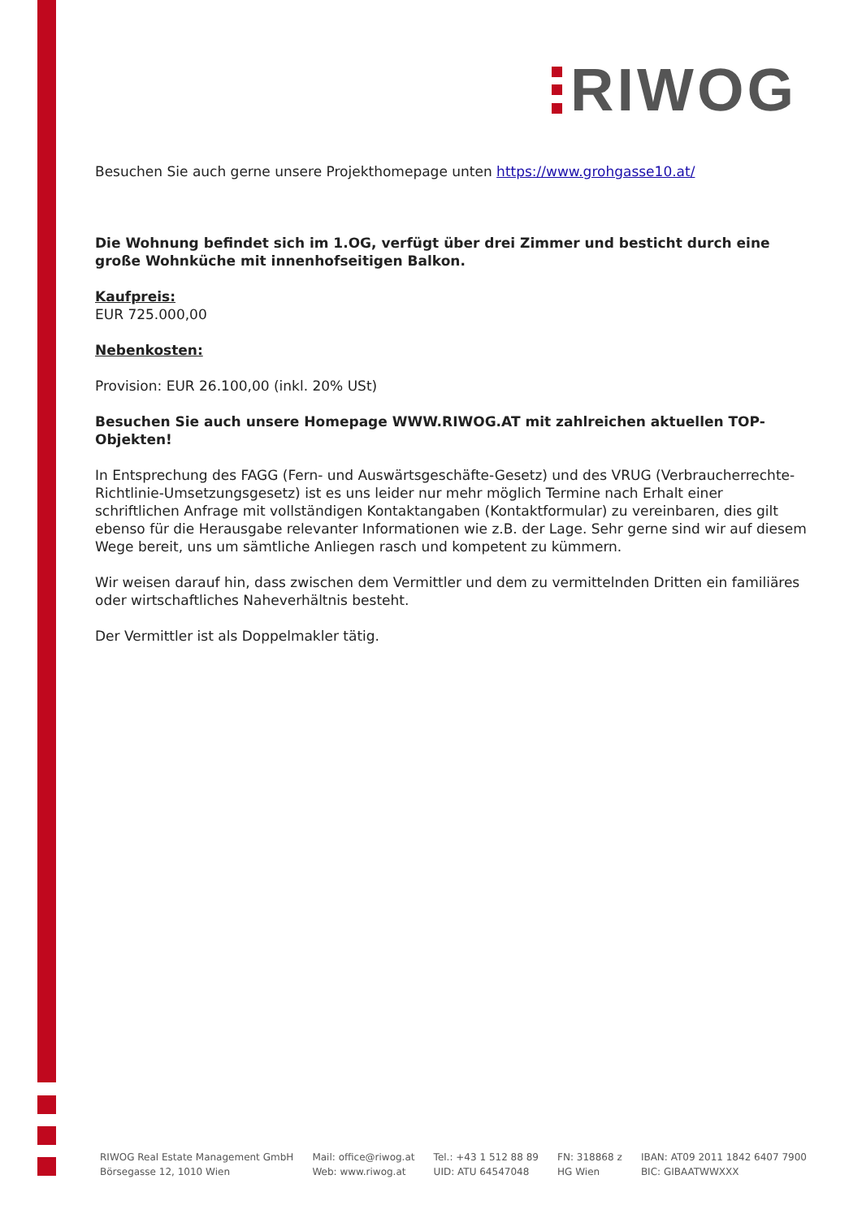RIWOG
Besuchen Sie auch gerne unsere Projekthomepage unten https://www.grohgasse10.at/
Die Wohnung befindet sich im 1.OG, verfügt über drei Zimmer und besticht durch eine große Wohnküche mit innenhofseitigen Balkon.
Kaufpreis:
EUR 725.000,00
Nebenkosten:
Provision: EUR 26.100,00 (inkl. 20% USt)
Besuchen Sie auch unsere Homepage WWW.RIWOG.AT mit zahlreichen aktuellen TOP-Objekten!
In Entsprechung des FAGG (Fern- und Auswärtsgeschäfte-Gesetz) und des VRUG (Verbraucherrechte-Richtlinie-Umsetzungsgesetz) ist es uns leider nur mehr möglich Termine nach Erhalt einer schriftlichen Anfrage mit vollständigen Kontaktangaben (Kontaktformular) zu vereinbaren, dies gilt ebenso für die Herausgabe relevanter Informationen wie z.B. der Lage. Sehr gerne sind wir auf diesem Wege bereit, uns um sämtliche Anliegen rasch und kompetent zu kümmern.
Wir weisen darauf hin, dass zwischen dem Vermittler und dem zu vermittelnden Dritten ein familiäres oder wirtschaftliches Naheverhältnis besteht.
Der Vermittler ist als Doppelmakler tätig.
RIWOG Real Estate Management GmbH
Börsegasse 12, 1010 Wien
Mail: office@riwog.at
Web: www.riwog.at
Tel.: +43 1 512 88 89
UID: ATU 64547048
FN: 318868 z
HG Wien
IBAN: AT09 2011 1842 6407 7900
BIC: GIBAATWWXXX